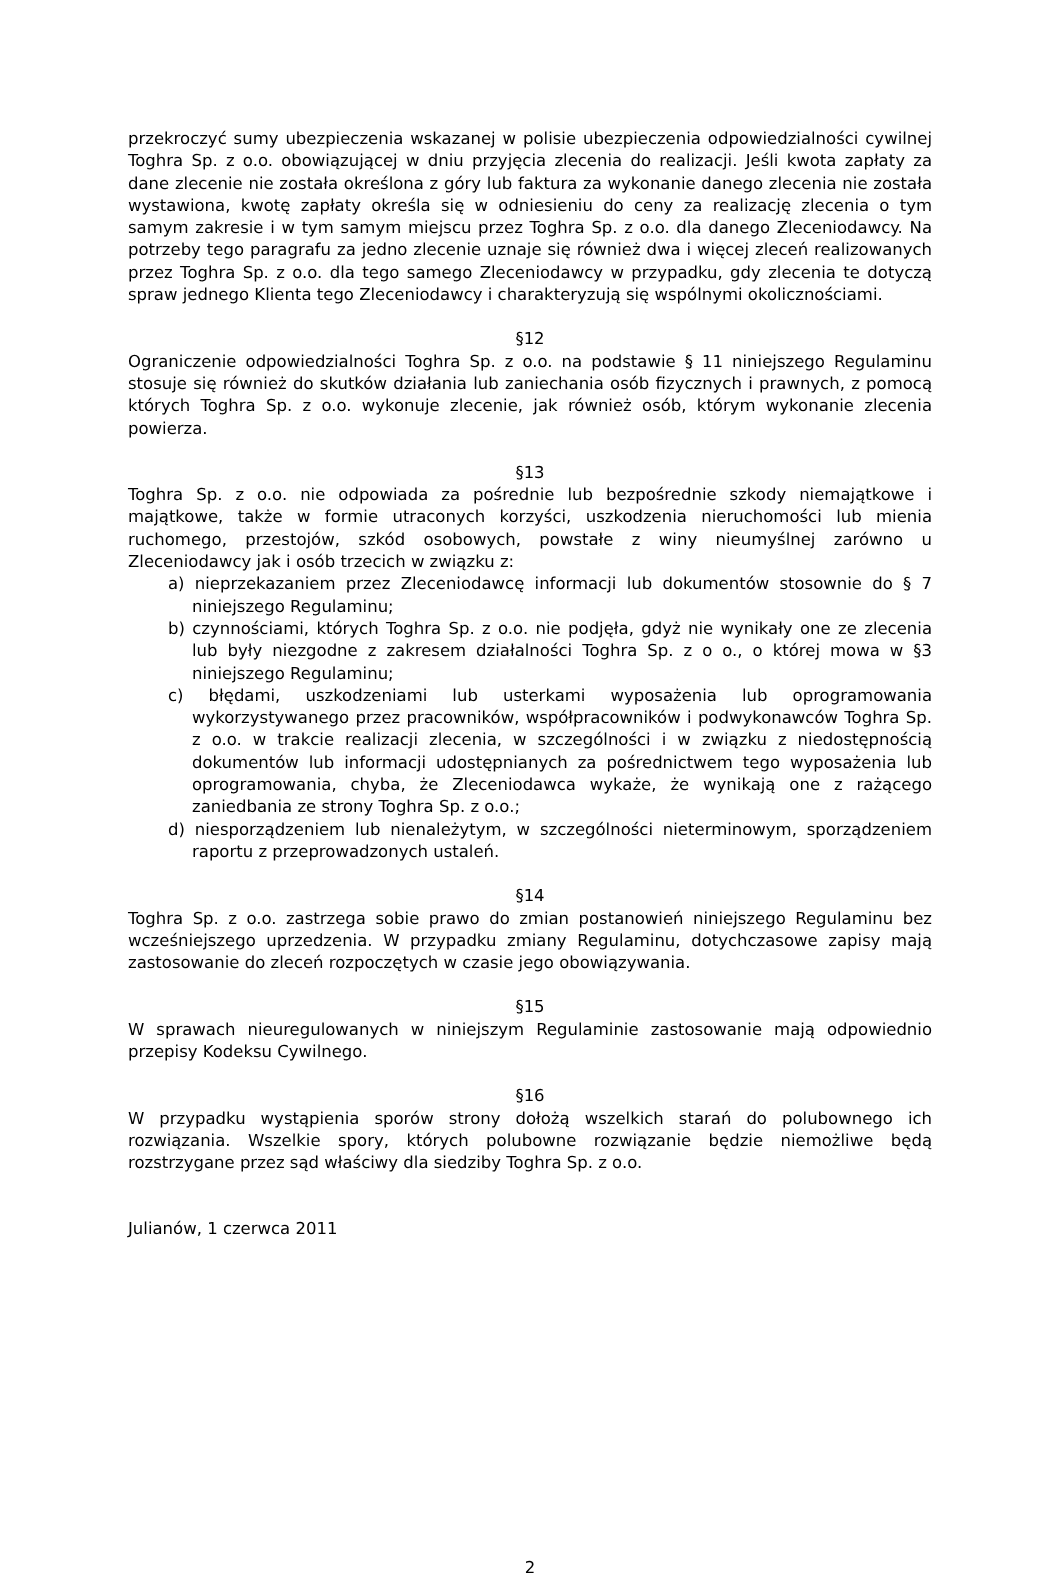przekroczyć sumy ubezpieczenia wskazanej w polisie ubezpieczenia odpowiedzialności cywilnej Toghra Sp. z o.o. obowiązującej w dniu przyjęcia zlecenia do realizacji. Jeśli kwota zapłaty za dane zlecenie nie została określona z góry lub faktura za wykonanie danego zlecenia nie została wystawiona, kwotę zapłaty określa się w odniesieniu do ceny za realizację zlecenia o tym samym zakresie i w tym samym miejscu przez Toghra Sp. z o.o. dla danego Zleceniodawcy. Na potrzeby tego paragrafu za jedno zlecenie uznaje się również dwa i więcej zleceń realizowanych przez Toghra Sp. z o.o. dla tego samego Zleceniodawcy w przypadku, gdy zlecenia te dotyczą spraw jednego Klienta tego Zleceniodawcy i charakteryzują się wspólnymi okolicznościami.
§12
Ograniczenie odpowiedzialności Toghra Sp. z o.o. na podstawie § 11 niniejszego Regulaminu stosuje się również do skutków działania lub zaniechania osób fizycznych i prawnych, z pomocą których Toghra Sp. z o.o. wykonuje zlecenie, jak również osób, którym wykonanie zlecenia powierza.
§13
Toghra Sp. z o.o. nie odpowiada za pośrednie lub bezpośrednie szkody niemajątkowe i majątkowe, także w formie utraconych korzyści, uszkodzenia nieruchomości lub mienia ruchomego, przestojów, szkód osobowych, powstałe z winy nieumyślnej zarówno u Zleceniodawcy jak i osób trzecich w związku z:
a) nieprzekazaniem przez Zleceniodawcę informacji lub dokumentów stosownie do § 7 niniejszego Regulaminu;
b) czynnościami, których Toghra Sp. z o.o. nie podjęła, gdyż nie wynikały one ze zlecenia lub były niezgodne z zakresem działalności Toghra Sp. z o o., o której mowa w §3 niniejszego Regulaminu;
c) błędami, uszkodzeniami lub usterkami wyposażenia lub oprogramowania wykorzystywanego przez pracowników, współpracowników i podwykonawców Toghra Sp. z o.o. w trakcie realizacji zlecenia, w szczególności i w związku z niedostępnością dokumentów lub informacji udostępnianych za pośrednictwem tego wyposażenia lub oprogramowania, chyba, że Zleceniodawca wykaże, że wynikają one z rażącego zaniedbania ze strony Toghra Sp. z o.o.;
d) niesporządzeniem lub nienależytym, w szczególności nieterminowym, sporządzeniem raportu z przeprowadzonych ustaleń.
§14
Toghra Sp. z o.o. zastrzega sobie prawo do zmian postanowień niniejszego Regulaminu bez wcześniejszego uprzedzenia. W przypadku zmiany Regulaminu, dotychczasowe zapisy mają zastosowanie do zleceń rozpoczętych w czasie jego obowiązywania.
§15
W sprawach nieuregulowanych w niniejszym Regulaminie zastosowanie mają odpowiednio przepisy Kodeksu Cywilnego.
§16
W przypadku wystąpienia sporów strony dołożą wszelkich starań do polubownego ich rozwiązania. Wszelkie spory, których polubowne rozwiązanie będzie niemożliwe będą rozstrzygane przez sąd właściwy dla siedziby Toghra Sp. z o.o.
Julianów, 1 czerwca 2011
2